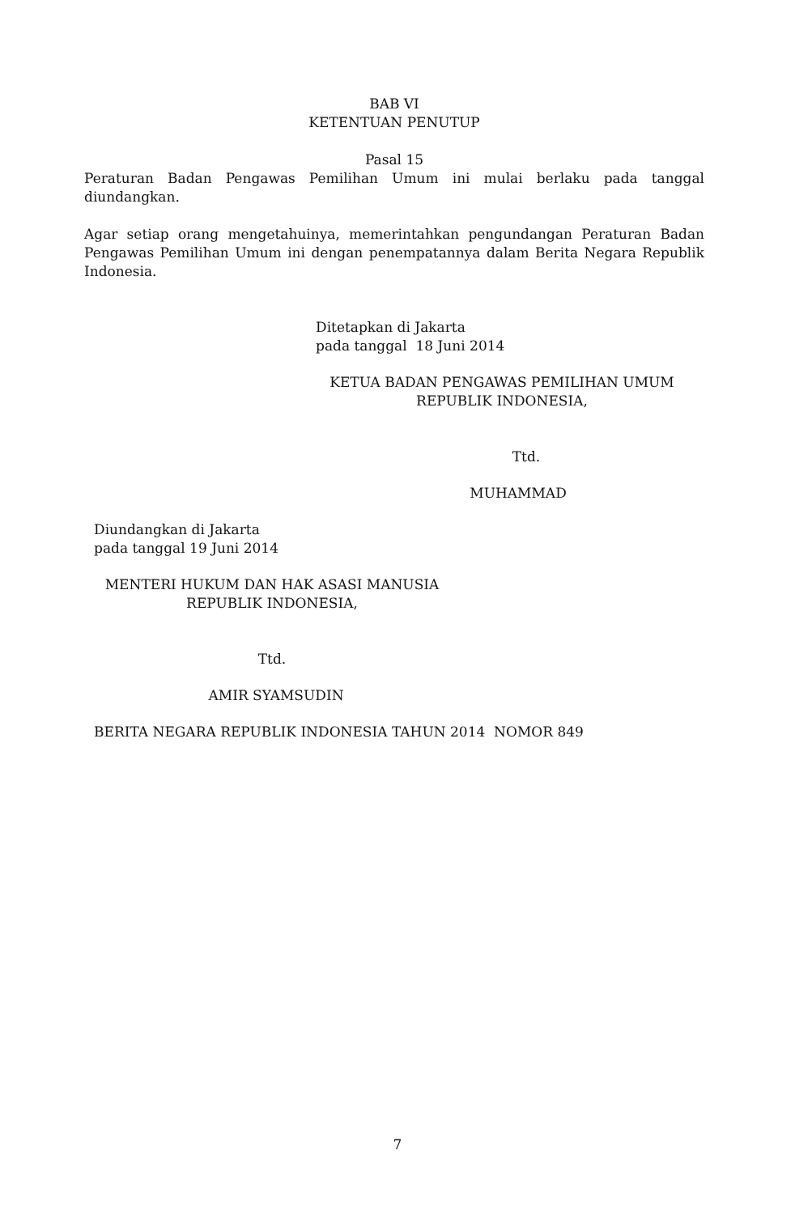BAB VI
KETENTUAN PENUTUP
Pasal 15
Peraturan Badan Pengawas Pemilihan Umum ini mulai berlaku pada tanggal diundangkan.
Agar setiap orang mengetahuinya, memerintahkan pengundangan Peraturan Badan Pengawas Pemilihan Umum ini dengan penempatannya dalam Berita Negara Republik Indonesia.
Ditetapkan di Jakarta
pada tanggal 18 Juni 2014
KETUA BADAN PENGAWAS PEMILIHAN UMUM
REPUBLIK INDONESIA,
Ttd.
MUHAMMAD
Diundangkan di Jakarta
pada tanggal 19 Juni 2014
MENTERI HUKUM DAN HAK ASASI MANUSIA
REPUBLIK INDONESIA,
Ttd.
AMIR SYAMSUDIN
BERITA NEGARA REPUBLIK INDONESIA TAHUN 2014 NOMOR 849
7